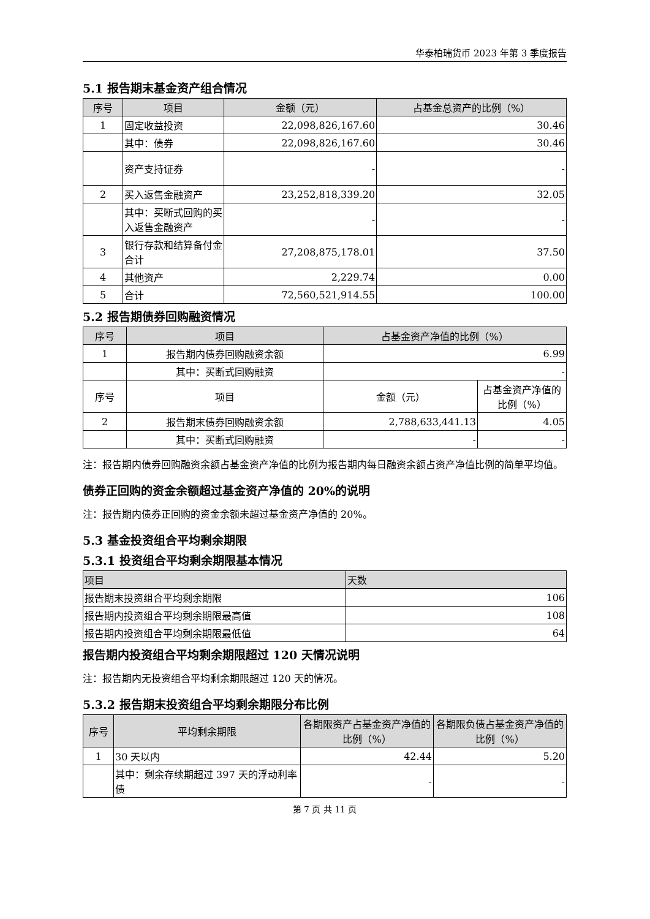华泰柏瑞货币 2023 年第 3 季度报告
5.1 报告期末基金资产组合情况
| 序号 | 项目 | 金额（元） | 占基金总资产的比例（%） |
| --- | --- | --- | --- |
| 1 | 固定收益投资 | 22,098,826,167.60 | 30.46 |
| | 其中：债券 | 22,098,826,167.60 | 30.46 |
| | 资产支持证券 | - | - |
| 2 | 买入返售金融资产 | 23,252,818,339.20 | 32.05 |
| | 其中：买断式回购的买入返售金融资产 | - | - |
| 3 | 银行存款和结算备付金合计 | 27,208,875,178.01 | 37.50 |
| 4 | 其他资产 | 2,229.74 | 0.00 |
| 5 | 合计 | 72,560,521,914.55 | 100.00 |
5.2 报告期债券回购融资情况
| 序号 | 项目 | 占基金资产净值的比例（%） | |
| --- | --- | --- | --- |
| 1 | 报告期内债券回购融资余额 | 6.99 | |
| | 其中：买断式回购融资 | - | |
| 序号 | 项目 | 金额（元） | 占基金资产净值的比例（%） |
| 2 | 报告期末债券回购融资余额 | 2,788,633,441.13 | 4.05 |
| | 其中：买断式回购融资 | - | - |
注：报告期内债券回购融资余额占基金资产净值的比例为报告期内每日融资余额占资产净值比例的简单平均值。
债券正回购的资金余额超过基金资产净值的 20%的说明
注：报告期内债券正回购的资金余额未超过基金资产净值的 20%。
5.3 基金投资组合平均剩余期限
5.3.1 投资组合平均剩余期限基本情况
| 项目 | 天数 |
| --- | --- |
| 报告期末投资组合平均剩余期限 | 106 |
| 报告期内投资组合平均剩余期限最高值 | 108 |
| 报告期内投资组合平均剩余期限最低值 | 64 |
报告期内投资组合平均剩余期限超过 120 天情况说明
注：报告期内无投资组合平均剩余期限超过 120 天的情况。
5.3.2 报告期末投资组合平均剩余期限分布比例
| 序号 | 平均剩余期限 | 各期限资产占基金资产净值的比例（%） | 各期限负债占基金资产净值的比例（%） |
| --- | --- | --- | --- |
| 1 | 30 天以内 | 42.44 | 5.20 |
| | 其中：剩余存续期超过 397 天的浮动利率债 | - | - |
第 7 页 共 11 页